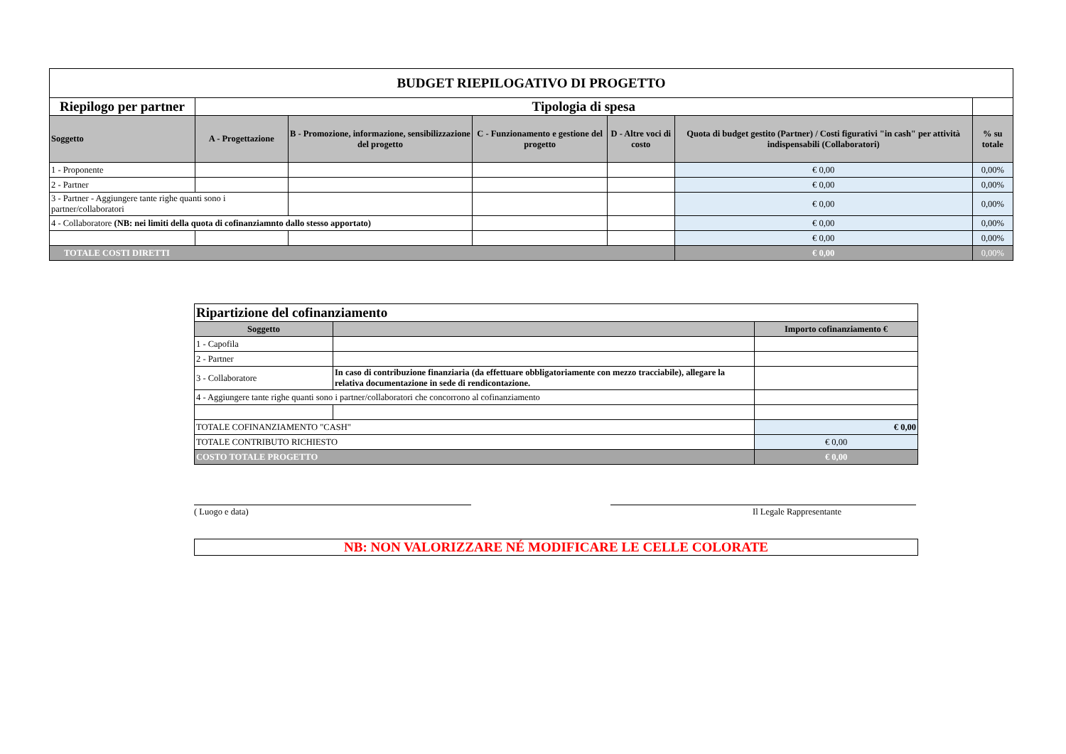| BUDGET RIEPILOGATIVO DI PROGETTO | | | | | | |
| --- | --- | --- | --- | --- | --- | --- |
| Riepilogo per partner | Tipologia di spesa | | | | | |
| Soggetto | A - Progettazione | B - Promozione, informazione, sensibilizzazione del progetto | C - Funzionamento e gestione del progetto | D - Altre voci di costo | Quota di budget gestito (Partner) / Costi figurativi "in cash" per attività indispensabili (Collaboratori) | % su totale |
| 1 - Proponente | | | | | € 0,00 | 0,00% |
| 2 - Partner | | | | | € 0,00 | 0,00% |
| 3 - Partner - Aggiungere tante righe quanti sono i partner/collaboratori | | | | | € 0,00 | 0,00% |
| 4 - Collaboratore (NB: nei limiti della quota di cofinanziamnto dallo stesso apportato) | | | | | € 0,00 | 0,00% |
| | | | | | € 0,00 | 0,00% |
| TOTALE COSTI DIRETTI | | | | | € 0,00 | 0,00% |
| Ripartizione del cofinanziamento | | |
| --- | --- | --- |
| Soggetto | | Importo cofinanziamento € |
| 1 - Capofila | | |
| 2 - Partner | | |
| 3 - Collaboratore | In caso di contribuzione finanziaria (da effettuare obbligatoriamente con mezzo tracciabile), allegare la relativa documentazione in sede di rendicontazione. | |
| 4 - Aggiungere tante righe quanti sono i partner/collaboratori che concorrono al cofinanziamento | | |
| TOTALE COFINANZIAMENTO "CASH" | | € 0,00 |
| TOTALE CONTRIBUTO RICHIESTO | | € 0,00 |
| COSTO TOTALE PROGETTO | | € 0,00 |
( Luogo e data) Il Legale Rappresentante
NB: NON VALORIZZARE NÉ MODIFICARE LE CELLE COLORATE